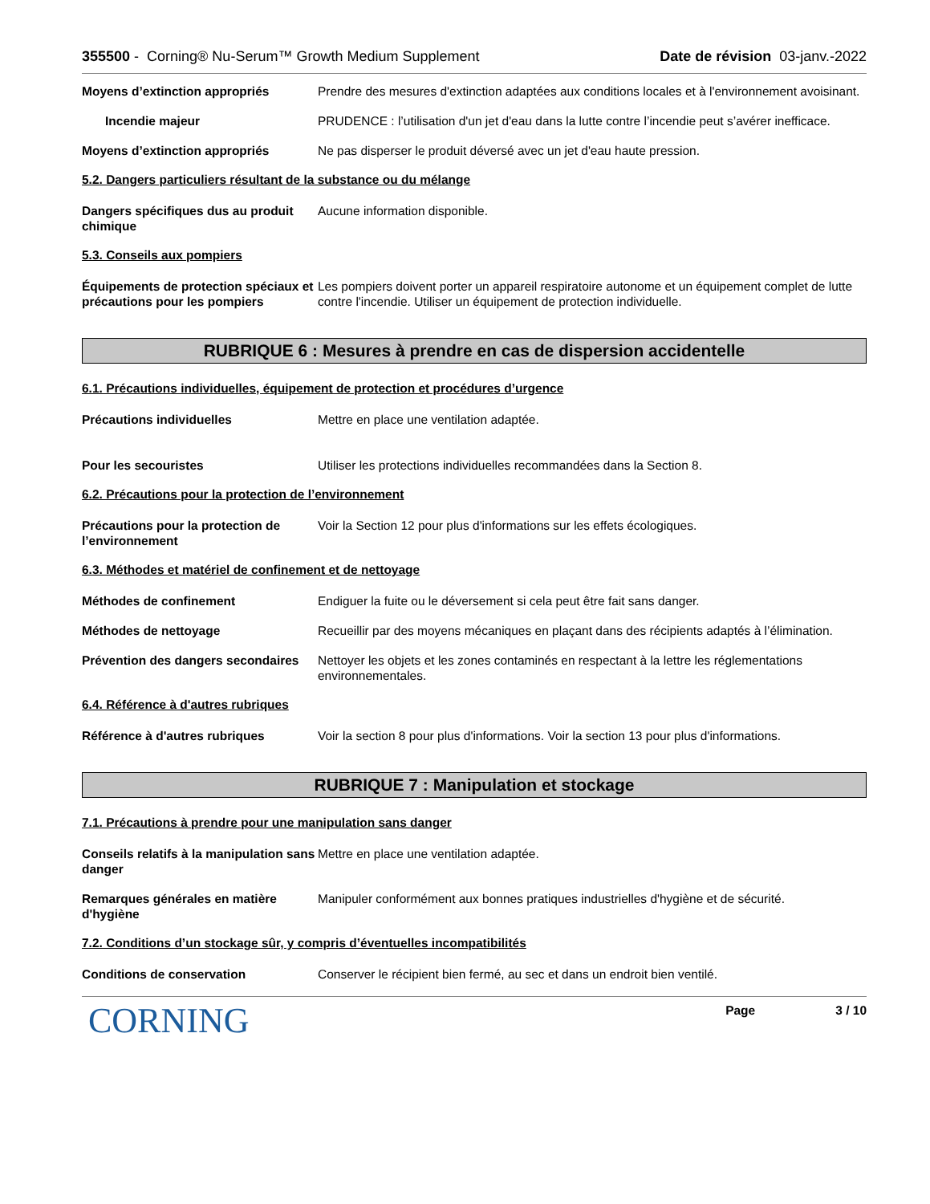355500 - Corning® Nu-Serum™ Growth Medium Supplement
Date de révision 03-janv.-2022
Moyens d’extinction appropriés Prendre des mesures d'extinction adaptées aux conditions locales et à l'environnement avoisinant.
Incendie majeur PRUDENCE : l’utilisation d'un jet d'eau dans la lutte contre l’incendie peut s’avérer inefficace.
Moyens d’extinction appropriés Ne pas disperser le produit déversé avec un jet d'eau haute pression.
5.2. Dangers particuliers résultant de la substance ou du mélange
Dangers spécifiques dus au produit chimique
Aucune information disponible.
5.3. Conseils aux pompiers
Équipements de protection spéciaux et précautions pour les pompiers
Les pompiers doivent porter un appareil respiratoire autonome et un équipement complet de lutte contre l'incendie. Utiliser un équipement de protection individuelle.
RUBRIQUE 6 : Mesures à prendre en cas de dispersion accidentelle
6.1. Précautions individuelles, équipement de protection et procédures d’urgence
Précautions individuelles Mettre en place une ventilation adaptée.
Pour les secouristes Utiliser les protections individuelles recommandées dans la Section 8.
6.2. Précautions pour la protection de l’environnement
Précautions pour la protection de l’environnement
Voir la Section 12 pour plus d'informations sur les effets écologiques.
6.3. Méthodes et matériel de confinement et de nettoyage
Méthodes de confinement Endiguer la fuite ou le déversement si cela peut être fait sans danger.
Méthodes de nettoyage Recueillir par des moyens mécaniques en plaçant dans des récipients adaptés à l’élimination.
Prévention des dangers secondaires
Nettoyer les objets et les zones contaminés en respectant à la lettre les réglementations environnementales.
6.4. Référence à d'autres rubriques
Référence à d'autres rubriques Voir la section 8 pour plus d'informations. Voir la section 13 pour plus d'informations.
RUBRIQUE 7 : Manipulation et stockage
7.1. Précautions à prendre pour une manipulation sans danger
Conseils relatifs à la manipulation sans danger
Mettre en place une ventilation adaptée.
Remarques générales en matière d'hygiène
Manipuler conformément aux bonnes pratiques industrielles d'hygiène et de sécurité.
7.2. Conditions d’un stockage sûr, y compris d’éventuelles incompatibilités
Conditions de conservation Conserver le récipient bien fermé, au sec et dans un endroit bien ventilé.
CORNING
Page 3 / 10